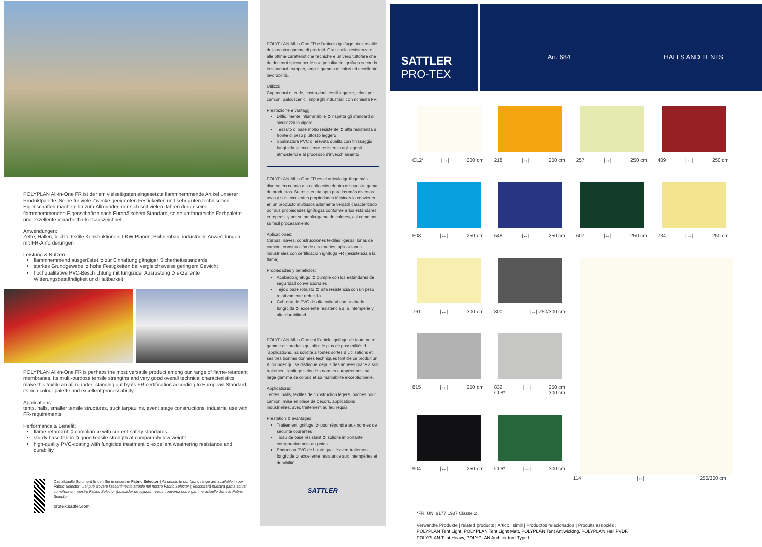POLYPLAN All-in-One FR ist der am vielseitigsten eingesetzte flammhemmende Artikel unserer Produktpalette. Seine für viele Zwecke geeigneten Festigkeiten und sehr guten technischen Eigenschaften machen ihn zum Allrounder, der sich seit vielen Jahren durch seine flammhemmenden Eigenschaften nach Europäischem Standard, seine umfangreiche Farbpalette und exzellente Verarbeitbarkeit auszeichnet.
Anwendungen:
Zelte, Hallen, leichte textile Konstruktionen, LKW-Planen, Bühnenbau, industrielle Anwendungen mit FR-Anforderungen
Leistung & Nutzen:
flammhemmend ausgerüstet ➲ zur Einhaltung gängiger Sicherheitsstandards
starkes Grundgewebe ➲ hohe Festigkeiten bei vergleichsweise geringem Gewicht
hochqualitative PVC-Beschichtung mit fungizider Ausrüstung ➲ exzellente Witterungsbeständigkeit und Haltbarkeit
POLYPLAN All-in-One FR is perhaps the most versatile product among our range of flame-retardant membranes. Its multi-purpose tensile strengths and very good overall technical characteristics make this textile an all-rounder, standing out by its FR-certification according to European Standard, its rich colour palette and excellent processability.
Applications:
tents, halls, smaller tensile structures, truck tarpaulins, event stage constructions, industrial use with FR-requirements
Performance & Benefit:
flame-retardant ➲ compliance with current safety standards
sturdy base fabric ➲ good tensile strength at comparably low weight
high-quality PVC-coating with fungicide treatment ➲ excellent weathering resistance and durability
Das aktuelle Sortiment finden Sie in unserem Fabric Selector | All details to our fabric range are available in our Fabric Selector | Lei può trovare l'assortimento attuale nel nostro Fabric Selector | Encontrará nuestra gama actual completa en nuestro Fabric Selector (buscador de tejidos) | Vous trouverez notre gamme actuelle dans le Fabric Selector
protex.sattler.com
POLYPLAN All-in-One FR è l'articolo ignifugo più versatile della nostra gamma di prodotti. Grazie alla resistenza e alle ottime caratteristiche tecniche è un vero tuttofare che da decenni spicca per le sue peculiarità: ignifugo secondo lo standard europeo, ampia gamma di colori ed eccellente lavorabilità.
Utilizzi:
Capannoni e tende, costruzioni tessili leggere, teloni per camion, palcoscenici, impieghi industriali con richiesta FR
Prestazione e vantaggi:
Difficilmente infiammabile ➲ rispetta gli standard di sicurezza in vigore
Tessuto di base molto resistente ➲ alta resistenza a fronte di peso piuttosto leggero
Spalmatura PVC di elevata qualità con finissaggio fungicida ➲ eccellente resistenza agli agenti atmosferici e al processo d'invecchiamento
POLYPLAN All-in-One FR es el articulo ignífugo más diverso en cuanto a su aplicación dentro de nuestra gama de productos. Su resistencia apta para los más diversos usos y sus excelentes propiedades técnicas lo convierten en un producto multiusos altamente versátil caracterizado por sus propiedades ignífugas conforme a los estándares europeos, y por su amplia gama de colores, así como por su fácil procesamiento.
Aplicaciones:
Carpas, naves, construcciones textiles ligeras, lonas de camión, construcción de escenarios, aplicaciones industriales con certificación ignífuga FR (resistencia a la flama)
Propiedades y beneficios:
Acabado ignífugo ➲ cumple con los estándares de seguridad convencionales
Tejido base robusto ➲ alta resistencia con un peso relativamente reducido
Cubierta de PVC de alta calidad con acabado fungicida ➲ excelente resistencia a la intemperie y alta durabilidad
POLYPLAN All-in-One est l´article ignifuge de toute notre gamme de produits qui offre le plus de possibilités d´applications. Sa solidité à toutes sortes d´utilisations et ses très bonnes données techniques font de ce produit un Allrounder qui se distingue depuis des années grâce à son traitement ignifuge selon les normes européennes, sa large gamme de coloris et sa maniabilité exceptionnelle.
Applications:
Tentes, halls, textiles de construction légers, bâches pour camion, mise en place de décors, applications industrielles, avec traitement au feu requis
Prestation & avantages :
Traitement ignifuge ➲ pour répondre aux normes de sécurité courantes
Tissu de base résistant ➲ solidité importante comparativement au poids
Enduction PVC de haute qualité avec traitement fongicide ➲ excellente résistance aux intempéries et durabilité
SATTLER
SATTLER
PRO-TEX
Art. 684 HALLS AND TENTS
CL2* |↔| 300 cm
218 |↔| 250 cm
257 |↔| 250 cm
409 |↔| 250 cm
508 |↔| 250 cm
548 |↔| 250 cm
607 |↔| 250 cm
734 |↔| 250 cm
761 |↔| 300 cm
800 |↔| 250/300 cm
815 |↔| 250 cm
832
CL8* |↔| 250 cm
300 cm
904 |↔| 250 cm
CL6* |↔| 300 cm
114 |↔| 250/300 cm
*FR: UNI 9177:1987 Classe 2
Verwandte Produkte | related products | Articoli simili | Productos relacionados | Produits associés :
POLYPLAN Tent Light, POLYPLAN Tent Light Matt, POLYPLAN Tent Antiwicking, POLYPLAN Hall PVDF,
POLYPLAN Tent Heavy, POLYPLAN Architecture Type I